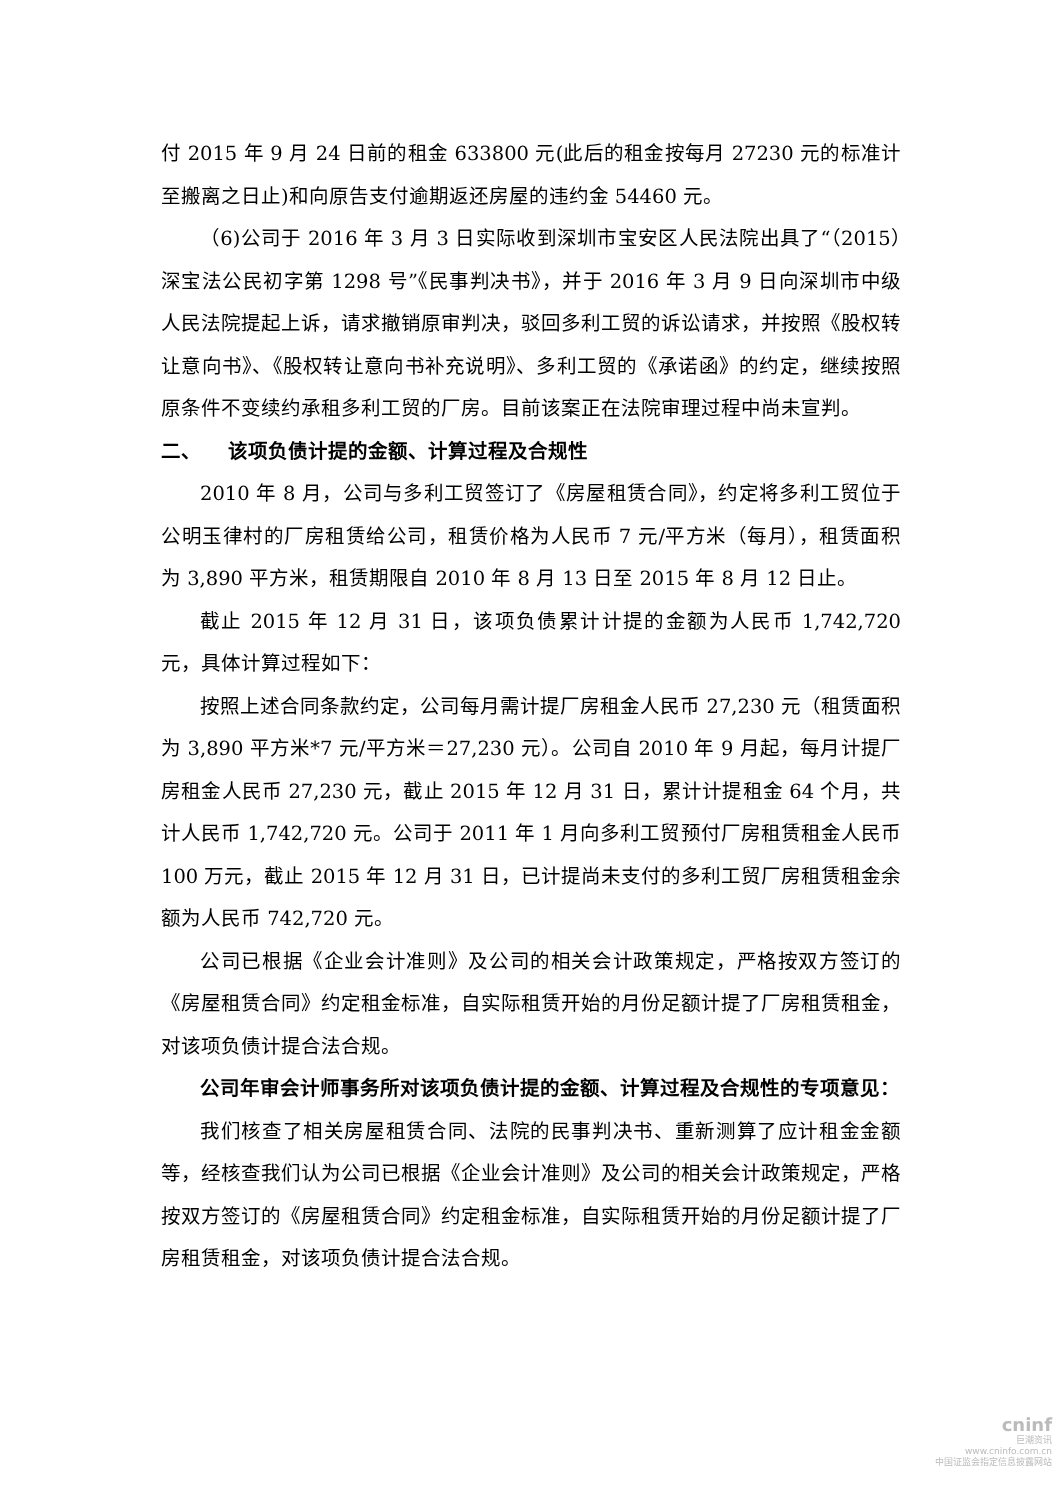付 2015 年 9 月 24 日前的租金 633800 元(此后的租金按每月 27230 元的标准计至搬离之日止)和向原告支付逾期返还房屋的违约金 54460 元。
（6)公司于 2016 年 3 月 3 日实际收到深圳市宝安区人民法院出具了“（2015）深宝法公民初字第 1298 号”《民事判决书》，并于 2016 年 3 月 9 日向深圳市中级人民法院提起上诉，请求撤销原审判决，驳回多利工贸的诉讼请求，并按照《股权转让意向书》、《股权转让意向书补充说明》、多利工贸的《承诺函》的约定，继续按照原条件不变续约承租多利工贸的厂房。目前该案正在法院审理过程中尚未宣判。
二、 该项负债计提的金额、计算过程及合规性
2010 年 8 月，公司与多利工贸签订了《房屋租赁合同》，约定将多利工贸位于公明玉律村的厂房租赁给公司，租赁价格为人民币 7 元/平方米（每月），租赁面积为 3,890 平方米，租赁期限自 2010 年 8 月 13 日至 2015 年 8 月 12 日止。
截止 2015 年 12 月 31 日，该项负债累计计提的金额为人民币 1,742,720 元，具体计算过程如下：
按照上述合同条款约定，公司每月需计提厂房租金人民币 27,230 元（租赁面积为 3,890 平方米*7 元/平方米＝27,230 元）。公司自 2010 年 9 月起，每月计提厂房租金人民币 27,230 元，截止 2015 年 12 月 31 日，累计计提租金 64 个月，共计人民币 1,742,720 元。公司于 2011 年 1 月向多利工贸预付厂房租赁租金人民币 100 万元，截止 2015 年 12 月 31 日，已计提尚未支付的多利工贸厂房租赁租金余额为人民币 742,720 元。
公司已根据《企业会计准则》及公司的相关会计政策规定，严格按双方签订的《房屋租赁合同》约定租金标准，自实际租赁开始的月份足额计提了厂房租赁租金，对该项负债计提合法合规。
公司年审会计师事务所对该项负债计提的金额、计算过程及合规性的专项意见：
我们核查了相关房屋租赁合同、法院的民事判决书、重新测算了应计租金金额等，经核查我们认为公司已根据《企业会计准则》及公司的相关会计政策规定，严格按双方签订的《房屋租赁合同》约定租金标准，自实际租赁开始的月份足额计提了厂房租赁租金，对该项负债计提合法合规。
cninf
巨潮资讯
www.cninfo.com.cn
中国证监会指定信息披露网站